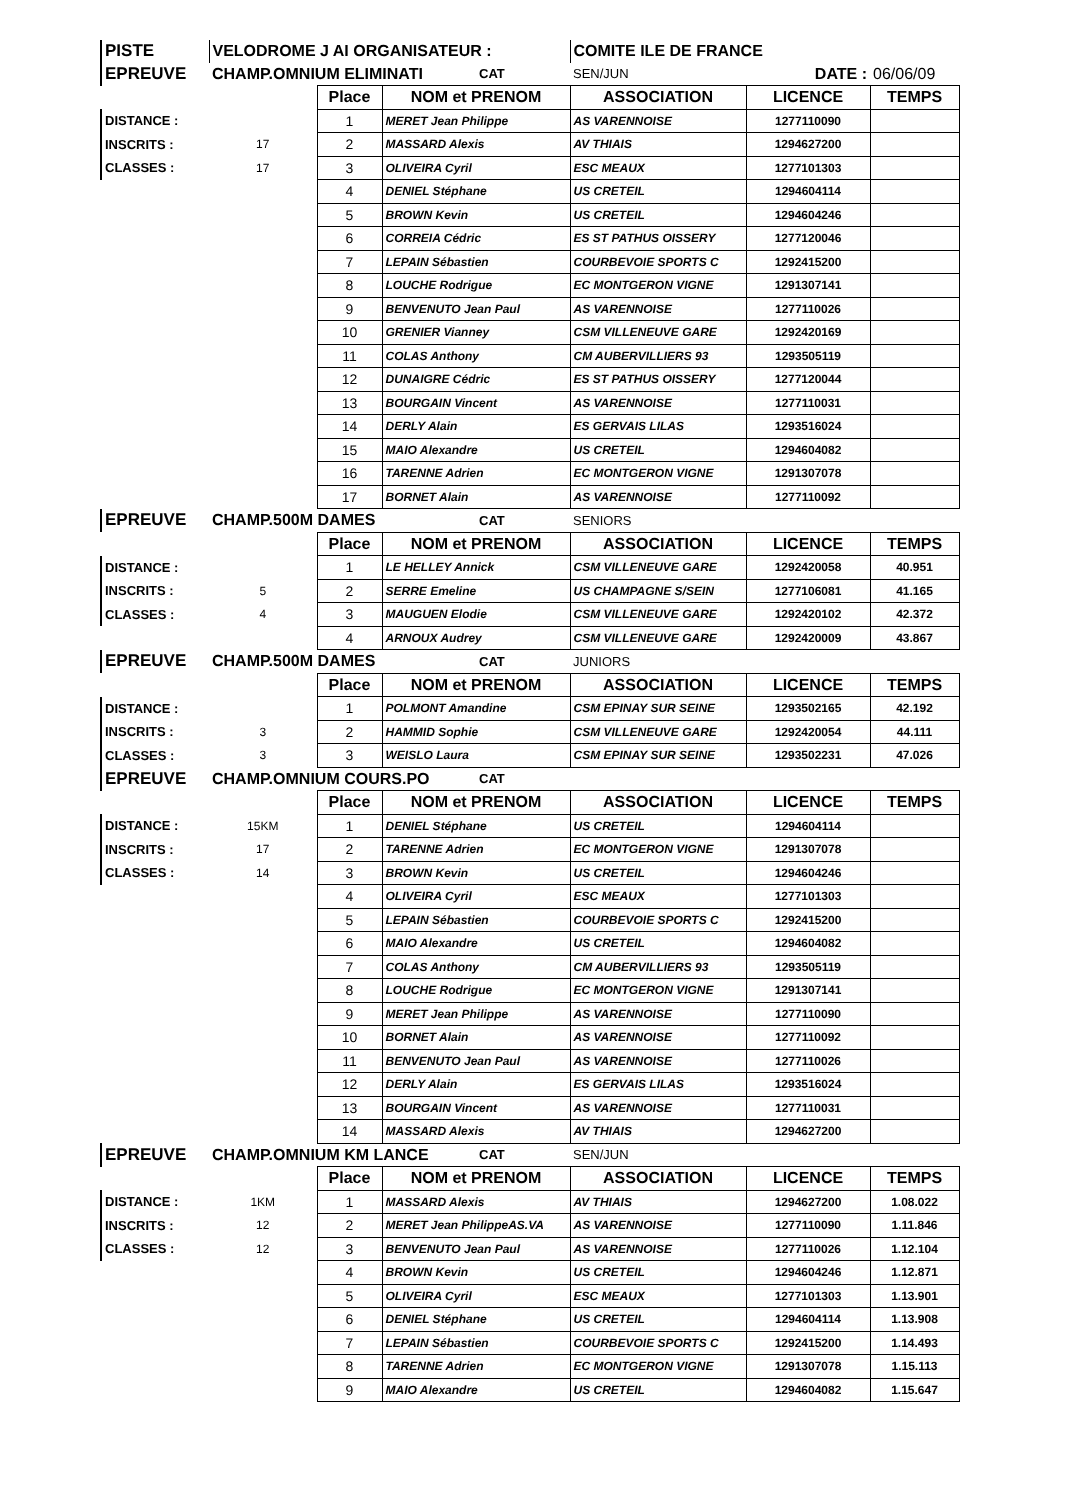| PISTE | VELODROME J AI ORGANISATEUR : | | | | COMITE ILE DE FRANCE | | |
| EPREUVE | CHAMP.OMNIUM ELIMINATI | | | CAT | SEN/JUN | DATE : | 06/06/09 |
| | | Place | NOM et PRENOM | | ASSOCIATION | LICENCE | TEMPS |
| DISTANCE : | | 1 | MERET Jean Philippe | | AS VARENNOISE | 1277110090 | |
| INSCRITS : | 17 | 2 | MASSARD Alexis | | AV THIAIS | 1294627200 | |
| CLASSES : | 17 | 3 | OLIVEIRA Cyril | | ESC MEAUX | 1277101303 | |
| | | 4 | DENIEL Stéphane | | US CRETEIL | 1294604114 | |
| | | 5 | BROWN Kevin | | US CRETEIL | 1294604246 | |
| | | 6 | CORREIA Cédric | | ES ST PATHUS OISSERY | 1277120046 | |
| | | 7 | LEPAIN Sébastien | | COURBEVOIE SPORTS C | 1292415200 | |
| | | 8 | LOUCHE Rodrigue | | EC MONTGERON VIGNE | 1291307141 | |
| | | 9 | BENVENUTO Jean Paul | | AS VARENNOISE | 1277110026 | |
| | | 10 | GRENIER Vianney | | CSM VILLENEUVE GARE | 1292420169 | |
| | | 11 | COLAS Anthony | | CM AUBERVILLIERS 93 | 1293505119 | |
| | | 12 | DUNAIGRE Cédric | | ES ST PATHUS OISSERY | 1277120044 | |
| | | 13 | BOURGAIN Vincent | | AS VARENNOISE | 1277110031 | |
| | | 14 | DERLY Alain | | ES GERVAIS LILAS | 1293516024 | |
| | | 15 | MAIO Alexandre | | US CRETEIL | 1294604082 | |
| | | 16 | TARENNE Adrien | | EC MONTGERON VIGNE | 1291307078 | |
| | | 17 | BORNET Alain | | AS VARENNOISE | 1277110092 | |
| EPREUVE | CHAMP.500M DAMES | | | CAT | SENIORS | | |
| | | Place | NOM et PRENOM | | ASSOCIATION | LICENCE | TEMPS |
| DISTANCE : | | 1 | LE HELLEY Annick | | CSM VILLENEUVE GARE | 1292420058 | 40.951 |
| INSCRITS : | 5 | 2 | SERRE Emeline | | US CHAMPAGNE S/SEIN | 1277106081 | 41.165 |
| CLASSES : | 4 | 3 | MAUGUEN Elodie | | CSM VILLENEUVE GARE | 1292420102 | 42.372 |
| | | 4 | ARNOUX Audrey | | CSM VILLENEUVE GARE | 1292420009 | 43.867 |
| EPREUVE | CHAMP.500M DAMES | | | CAT | JUNIORS | | |
| | | Place | NOM et PRENOM | | ASSOCIATION | LICENCE | TEMPS |
| DISTANCE : | | 1 | POLMONT Amandine | | CSM EPINAY SUR SEINE | 1293502165 | 42.192 |
| INSCRITS : | 3 | 2 | HAMMID Sophie | | CSM VILLENEUVE GARE | 1292420054 | 44.111 |
| CLASSES : | 3 | 3 | WEISLO Laura | | CSM EPINAY SUR SEINE | 1293502231 | 47.026 |
| EPREUVE | CHAMP.OMNIUM COURS.PO | | | CAT | | | |
| | | Place | NOM et PRENOM | | ASSOCIATION | LICENCE | TEMPS |
| DISTANCE : | 15KM | 1 | DENIEL Stéphane | | US CRETEIL | 1294604114 | |
| INSCRITS : | 17 | 2 | TARENNE Adrien | | EC MONTGERON VIGNE | 1291307078 | |
| CLASSES : | 14 | 3 | BROWN Kevin | | US CRETEIL | 1294604246 | |
| | | 4 | OLIVEIRA Cyril | | ESC MEAUX | 1277101303 | |
| | | 5 | LEPAIN Sébastien | | COURBEVOIE SPORTS C | 1292415200 | |
| | | 6 | MAIO Alexandre | | US CRETEIL | 1294604082 | |
| | | 7 | COLAS Anthony | | CM AUBERVILLIERS 93 | 1293505119 | |
| | | 8 | LOUCHE Rodrigue | | EC MONTGERON VIGNE | 1291307141 | |
| | | 9 | MERET Jean Philippe | | AS VARENNOISE | 1277110090 | |
| | | 10 | BORNET Alain | | AS VARENNOISE | 1277110092 | |
| | | 11 | BENVENUTO Jean Paul | | AS VARENNOISE | 1277110026 | |
| | | 12 | DERLY Alain | | ES GERVAIS LILAS | 1293516024 | |
| | | 13 | BOURGAIN Vincent | | AS VARENNOISE | 1277110031 | |
| | | 14 | MASSARD Alexis | | AV THIAIS | 1294627200 | |
| EPREUVE | CHAMP.OMNIUM KM LANCE | | | CAT | SEN/JUN | | |
| | | Place | NOM et PRENOM | | ASSOCIATION | LICENCE | TEMPS |
| DISTANCE : | 1KM | 1 | MASSARD Alexis | | AV THIAIS | 1294627200 | 1.08.022 |
| INSCRITS : | 12 | 2 | MERET Jean PhilippeAS.VA | | AS VARENNOISE | 1277110090 | 1.11.846 |
| CLASSES : | 12 | 3 | BENVENUTO Jean Paul | | AS VARENNOISE | 1277110026 | 1.12.104 |
| | | 4 | BROWN Kevin | | US CRETEIL | 1294604246 | 1.12.871 |
| | | 5 | OLIVEIRA Cyril | | ESC MEAUX | 1277101303 | 1.13.901 |
| | | 6 | DENIEL Stéphane | | US CRETEIL | 1294604114 | 1.13.908 |
| | | 7 | LEPAIN Sébastien | | COURBEVOIE SPORTS C | 1292415200 | 1.14.493 |
| | | 8 | TARENNE Adrien | | EC MONTGERON VIGNE | 1291307078 | 1.15.113 |
| | | 9 | MAIO Alexandre | | US CRETEIL | 1294604082 | 1.15.647 |